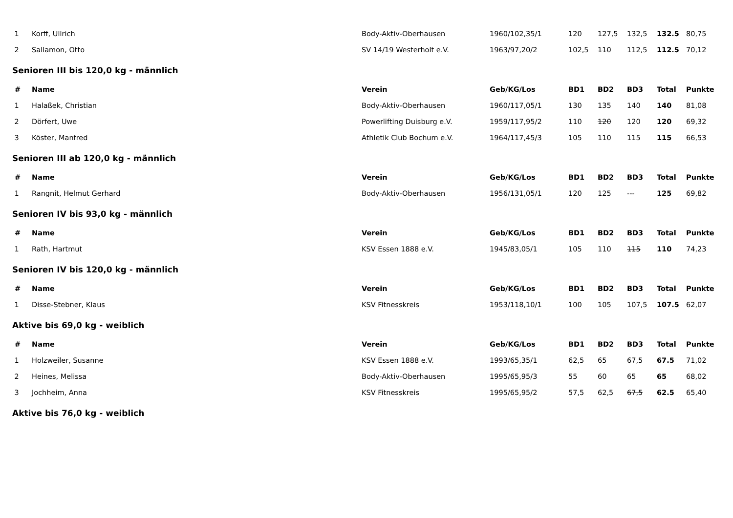| 1 | Korff, Ullrich | Body-Aktiv-Oberhausen | 1960/102,35/1 | 120 | 127,5 | 132,5 | 132.5 | 80,75 |
| 2 | Sallamon, Otto | SV 14/19 Westerholt e.V. | 1963/97,20/2 | 102,5 | 110 | 112,5 | 112.5 | 70,12 |
| Senioren III bis 120,0 kg - männlich | | | | | | | | |
| # | Name | Verein | Geb/KG/Los | BD1 | BD2 | BD3 | Total | Punkte |
| 1 | Halaßek, Christian | Body-Aktiv-Oberhausen | 1960/117,05/1 | 130 | 135 | 140 | 140 | 81,08 |
| 2 | Dörfert, Uwe | Powerlifting Duisburg e.V. | 1959/117,95/2 | 110 | 120 | 120 | 120 | 69,32 |
| 3 | Köster, Manfred | Athletik Club Bochum e.V. | 1964/117,45/3 | 105 | 110 | 115 | 115 | 66,53 |
| Senioren III ab 120,0 kg - männlich | | | | | | | | |
| # | Name | Verein | Geb/KG/Los | BD1 | BD2 | BD3 | Total | Punkte |
| 1 | Rangnit, Helmut Gerhard | Body-Aktiv-Oberhausen | 1956/131,05/1 | 120 | 125 | --- | 125 | 69,82 |
| Senioren IV bis 93,0 kg - männlich | | | | | | | | |
| # | Name | Verein | Geb/KG/Los | BD1 | BD2 | BD3 | Total | Punkte |
| 1 | Rath, Hartmut | KSV Essen 1888 e.V. | 1945/83,05/1 | 105 | 110 | 115 | 110 | 74,23 |
| Senioren IV bis 120,0 kg - männlich | | | | | | | | |
| # | Name | Verein | Geb/KG/Los | BD1 | BD2 | BD3 | Total | Punkte |
| 1 | Disse-Stebner, Klaus | KSV Fitnesskreis | 1953/118,10/1 | 100 | 105 | 107,5 | 107.5 | 62,07 |
| Aktive bis 69,0 kg - weiblich | | | | | | | | |
| # | Name | Verein | Geb/KG/Los | BD1 | BD2 | BD3 | Total | Punkte |
| 1 | Holzweiler, Susanne | KSV Essen 1888 e.V. | 1993/65,35/1 | 62,5 | 65 | 67,5 | 67.5 | 71,02 |
| 2 | Heines, Melissa | Body-Aktiv-Oberhausen | 1995/65,95/3 | 55 | 60 | 65 | 65 | 68,02 |
| 3 | Jochheim, Anna | KSV Fitnesskreis | 1995/65,95/2 | 57,5 | 62,5 | 67,5 | 62.5 | 65,40 |
| Aktive bis 76,0 kg - weiblich | | | | | | | | |